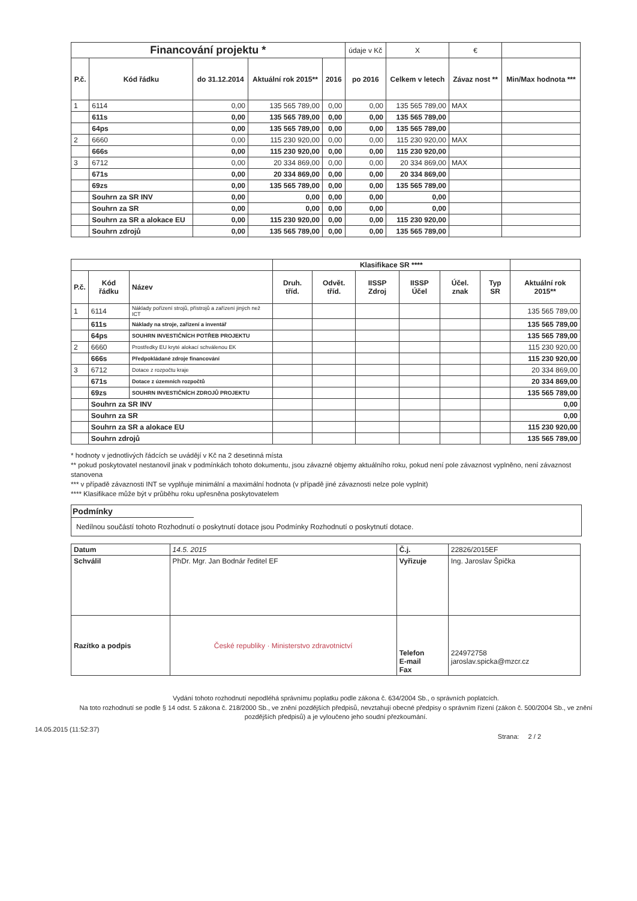| Financování projektu * | | | | | údaje v Kč | X | € | |
| P.č. | Kód řádku | do 31.12.2014 | Aktuální rok 2015** | 2016 | po 2016 | Celkem v letech | Závaz nost ** | Min/Max hodnota *** |
| 1 | 6114 | 0,00 | 135 565 789,00 | 0,00 | 0,00 | 135 565 789,00 | MAX | |
| | 611s | 0,00 | 135 565 789,00 | 0,00 | 0,00 | 135 565 789,00 | | |
| | 64ps | 0,00 | 135 565 789,00 | 0,00 | 0,00 | 135 565 789,00 | | |
| 2 | 6660 | 0,00 | 115 230 920,00 | 0,00 | 0,00 | 115 230 920,00 | MAX | |
| | 666s | 0,00 | 115 230 920,00 | 0,00 | 0,00 | 115 230 920,00 | | |
| 3 | 6712 | 0,00 | 20 334 869,00 | 0,00 | 0,00 | 20 334 869,00 | MAX | |
| | 671s | 0,00 | 20 334 869,00 | 0,00 | 0,00 | 20 334 869,00 | | |
| | 69zs | 0,00 | 135 565 789,00 | 0,00 | 0,00 | 135 565 789,00 | | |
| | Souhrn za SR INV | 0,00 | 0,00 | 0,00 | 0,00 | 0,00 | | |
| | Souhrn za SR | 0,00 | 0,00 | 0,00 | 0,00 | 0,00 | | |
| | Souhrn za SR a alokace EU | 0,00 | 115 230 920,00 | 0,00 | 0,00 | 115 230 920,00 | | |
| | Souhrn zdrojů | 0,00 | 135 565 789,00 | 0,00 | 0,00 | 135 565 789,00 | | |
| | | | Klasifikace SR **** | | | | | | |
| P.č. | Kód řádku | Název | Druh. tříd. | Odvět. tříd. | IISSP Zdroj | IISSP Účel | Účel. znak | Typ SR | Aktuální rok 2015** |
| 1 | 6114 | Náklady pořízení strojů, přístrojů a zařízení jiných než ICT | | | | | | | 135 565 789,00 |
| | 611s | Náklady na stroje, zařízení a inventář | | | | | | | 135 565 789,00 |
| | 64ps | SOUHRN INVESTIČNÍCH POTŘEB PROJEKTU | | | | | | | 135 565 789,00 |
| 2 | 6660 | Prostředky EU kryté alokací schválenou EK | | | | | | | 115 230 920,00 |
| | 666s | Předpokládané zdroje financování | | | | | | | 115 230 920,00 |
| 3 | 6712 | Dotace z rozpočtu kraje | | | | | | | 20 334 869,00 |
| | 671s | Dotace z územních rozpočtů | | | | | | | 20 334 869,00 |
| | 69zs | SOUHRN INVESTIČNÍCH ZDROJŮ PROJEKTU | | | | | | | 135 565 789,00 |
| | Souhrn za SR INV | | | | | | | | 0,00 |
| | Souhrn za SR | | | | | | | | 0,00 |
| | Souhrn za SR a alokace EU | | | | | | | | 115 230 920,00 |
| | Souhrn zdrojů | | | | | | | | 135 565 789,00 |
* hodnoty v jednotlivých řádcích se uvádějí v Kč na 2 desetinná místa
** pokud poskytovatel nestanovil jinak v podmínkách tohoto dokumentu, jsou závazné objemy aktuálního roku, pokud není pole závaznost vyplněno, není závaznost stanovena
*** v případě závaznosti INT se vyplňuje minimální a maximální hodnota (v případě jiné závaznosti nelze pole vyplnit)
**** Klasifikace může být v průběhu roku upřesněna poskytovatelem
Podmínky
Nedílnou součástí tohoto Rozhodnutí o poskytnutí dotace jsou Podmínky Rozhodnutí o poskytnutí dotace.
| Datum | 14.5. 2015 | Č.j. | 22826/2015EF |
| Schválil | PhDr. Mgr. Jan Bodnár ředitel EF | Vyřizuje | Ing. Jaroslav Špička |
| Razítko a podpis | České republiky · Ministerstvo zdravotnictví | Telefon E-mail Fax | 224972758 jaroslav.spicka@mzcr.cz |
Vydání tohoto rozhodnutí nepodléhá správnímu poplatku podle zákona č. 634/2004 Sb., o správních poplatcích.
Na toto rozhodnutí se podle § 14 odst. 5 zákona č. 218/2000 Sb., ve znění pozdějších předpisů, nevztahují obecné předpisy o správním řízení (zákon č. 500/2004 Sb., ve znění pozdějších předpisů) a je vyloučeno jeho soudní přezkoumání.
14.05.2015 (11:52:37)
Strana: 2 / 2